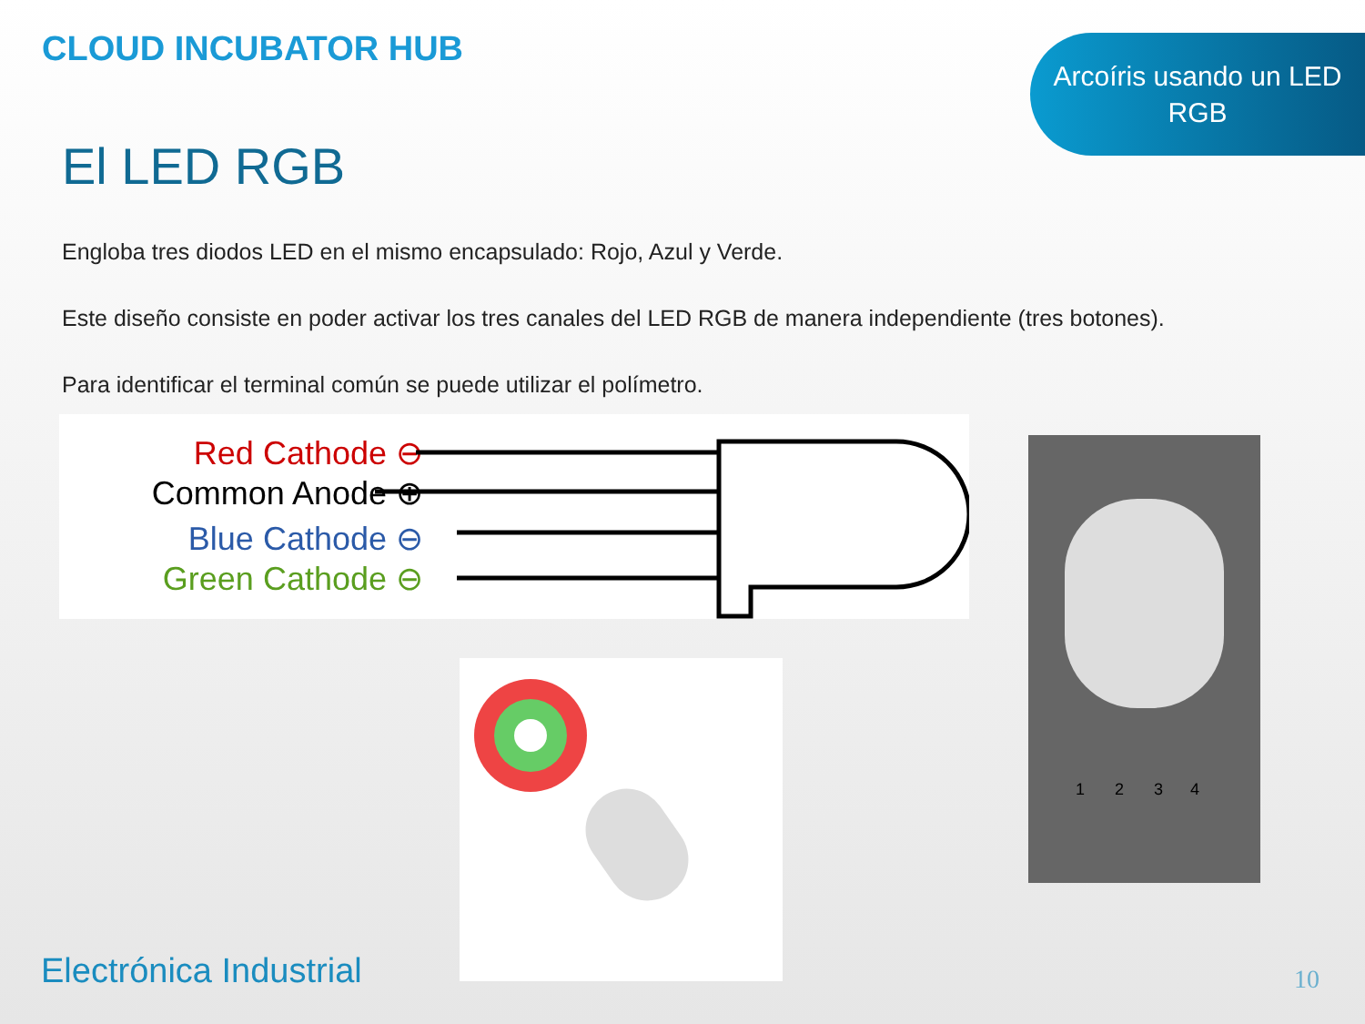CLOUD INCUBATOR HUB
Arcoíris usando un LED
RGB
El LED RGB
Engloba tres diodos LED en el mismo encapsulado: Rojo, Azul y Verde.
Este diseño consiste en poder activar los tres canales del LED RGB de manera independiente (tres botones).
Para identificar el terminal común se puede utilizar el polímetro.
Red Cathode ⊖
Common Anode ⊕
Blue Cathode ⊖
Green Cathode ⊖
1
2
3
4
Electrónica Industrial 10